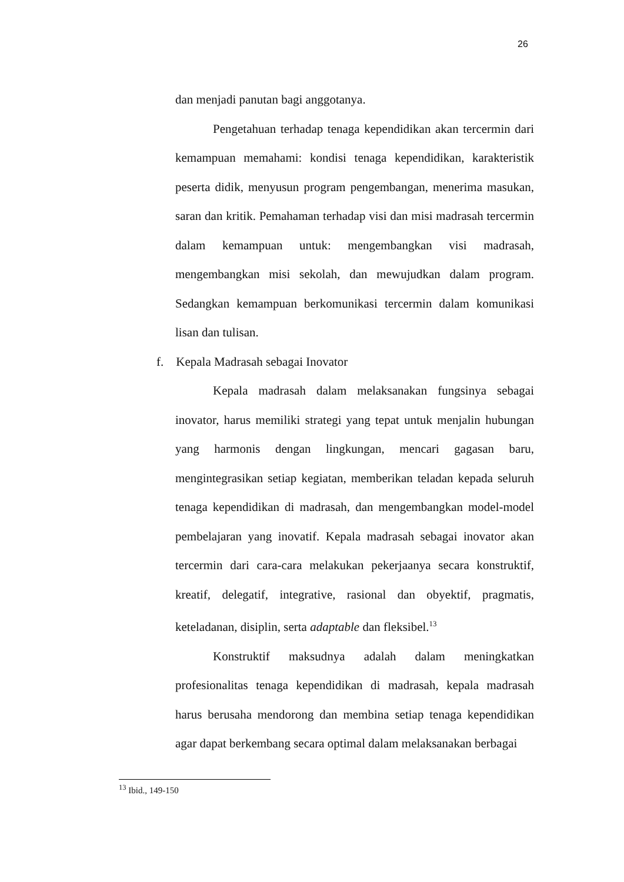26
dan menjadi panutan bagi anggotanya.
Pengetahuan terhadap tenaga kependidikan akan tercermin dari kemampuan memahami: kondisi tenaga kependidikan, karakteristik peserta didik, menyusun program pengembangan, menerima masukan, saran dan kritik. Pemahaman terhadap visi dan misi madrasah tercermin dalam kemampuan untuk: mengembangkan visi madrasah, mengembangkan misi sekolah, dan mewujudkan dalam program. Sedangkan kemampuan berkomunikasi tercermin dalam komunikasi lisan dan tulisan.
f. Kepala Madrasah sebagai Inovator
Kepala madrasah dalam melaksanakan fungsinya sebagai inovator, harus memiliki strategi yang tepat untuk menjalin hubungan yang harmonis dengan lingkungan, mencari gagasan baru, mengintegrasikan setiap kegiatan, memberikan teladan kepada seluruh tenaga kependidikan di madrasah, dan mengembangkan model-model pembelajaran yang inovatif. Kepala madrasah sebagai inovator akan tercermin dari cara-cara melakukan pekerjaanya secara konstruktif, kreatif, delegatif, integrative, rasional dan obyektif, pragmatis, keteladanan, disiplin, serta adaptable dan fleksibel.<sup>13</sup>
Konstruktif maksudnya adalah dalam meningkatkan profesionalitas tenaga kependidikan di madrasah, kepala madrasah harus berusaha mendorong dan membina setiap tenaga kependidikan agar dapat berkembang secara optimal dalam melaksanakan berbagai
<sup>13</sup> Ibid., 149-150